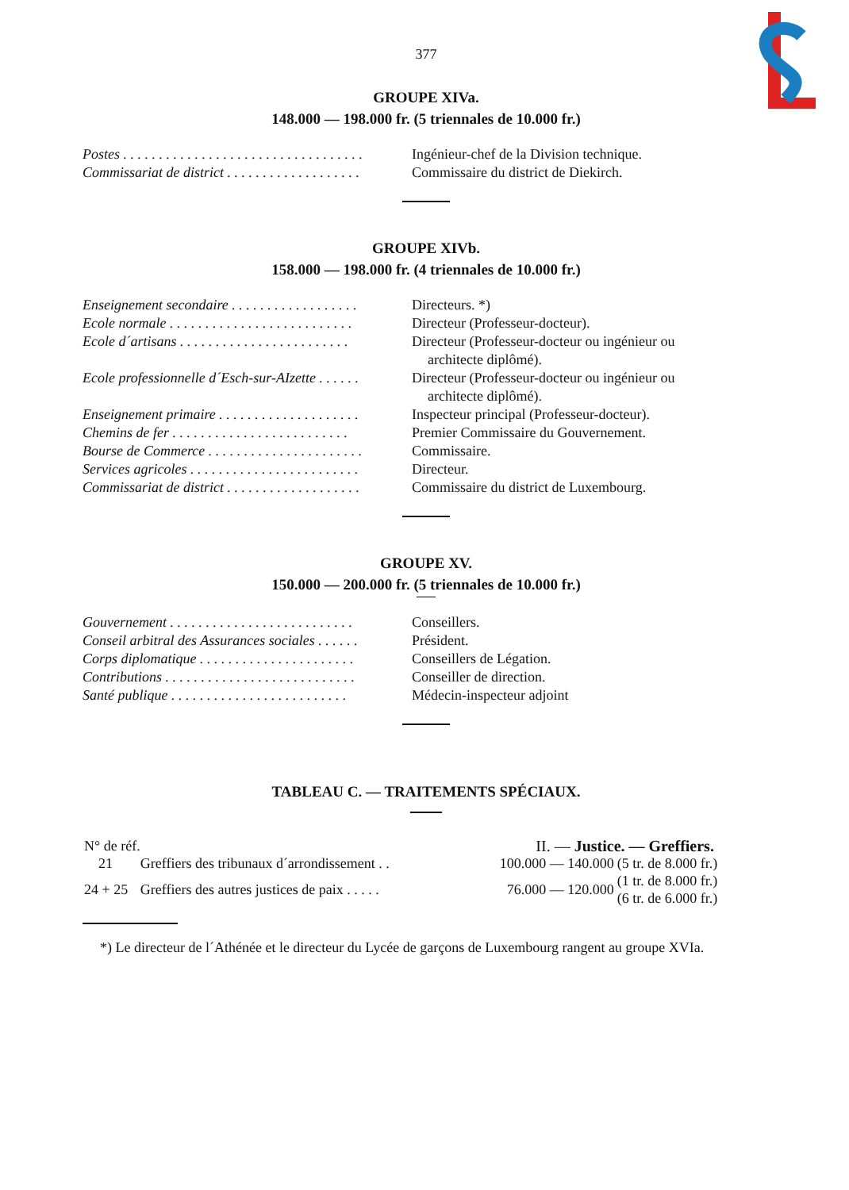377
GROUPE XIVa.
148.000 — 198.000 fr. (5 triennales de 10.000 fr.)
| Postes . . . . . . . . . . . . . . . . . . . . . . . . . . . . . . . . . . | Ingénieur-chef de la Division technique. |
| Commissariat de district . . . . . . . . . . . . . . . . . . . | Commissaire du district de Diekirch. |
GROUPE XIVb.
158.000 — 198.000 fr. (4 triennales de 10.000 fr.)
| Enseignement secondaire . . . . . . . . . . . . . . . . . . | Directeurs. *) |
| Ecole normale . . . . . . . . . . . . . . . . . . . . . . . . . . | Directeur (Professeur-docteur). |
| Ecole d´artisans . . . . . . . . . . . . . . . . . . . . . . . . | Directeur (Professeur-docteur ou ingénieur ou architecte diplômé). |
| Ecole professionnelle d´Esch-sur-AIzette . . . . . . | Directeur (Professeur-docteur ou ingénieur ou architecte diplômé). |
| Enseignement primaire . . . . . . . . . . . . . . . . . . . . | Inspecteur principal (Professeur-docteur). |
| Chemins de fer . . . . . . . . . . . . . . . . . . . . . . . . . | Premier Commissaire du Gouvernement. |
| Bourse de Commerce . . . . . . . . . . . . . . . . . . . . . . | Commissaire. |
| Services agricoles . . . . . . . . . . . . . . . . . . . . . . . . | Directeur. |
| Commissariat de district . . . . . . . . . . . . . . . . . . . | Commissaire du district de Luxembourg. |
GROUPE XV.
150.000 — 200.000 fr. (5 triennales de 10.000 fr.)
| Gouvernement . . . . . . . . . . . . . . . . . . . . . . . . . . | Conseillers. |
| Conseil arbitral des Assurances sociales . . . . . . | Président. |
| Corps diplomatique . . . . . . . . . . . . . . . . . . . . . . | Conseillers de Légation. |
| Contributions . . . . . . . . . . . . . . . . . . . . . . . . . . . | Conseiller de direction. |
| Santé publique . . . . . . . . . . . . . . . . . . . . . . . . . | Médecin-inspecteur adjoint |
TABLEAU C. — TRAITEMENTS SPÉCIAUX.
| N° de réf. | | II. — Justice. — Greffiers. | |
| 21 | Greffiers des tribunaux d´arrondissement . . | 100.000 — 140.000 | (5 tr. de 8.000 fr.) |
| 24 + 25 | Greffiers des autres justices de paix . . . . . | 76.000 — 120.000 | (1 tr. de 8.000 fr.) (6 tr. de 6.000 fr.) |
*) Le directeur de l´Athénée et le directeur du Lycée de garçons de Luxembourg rangent au groupe XVIa.